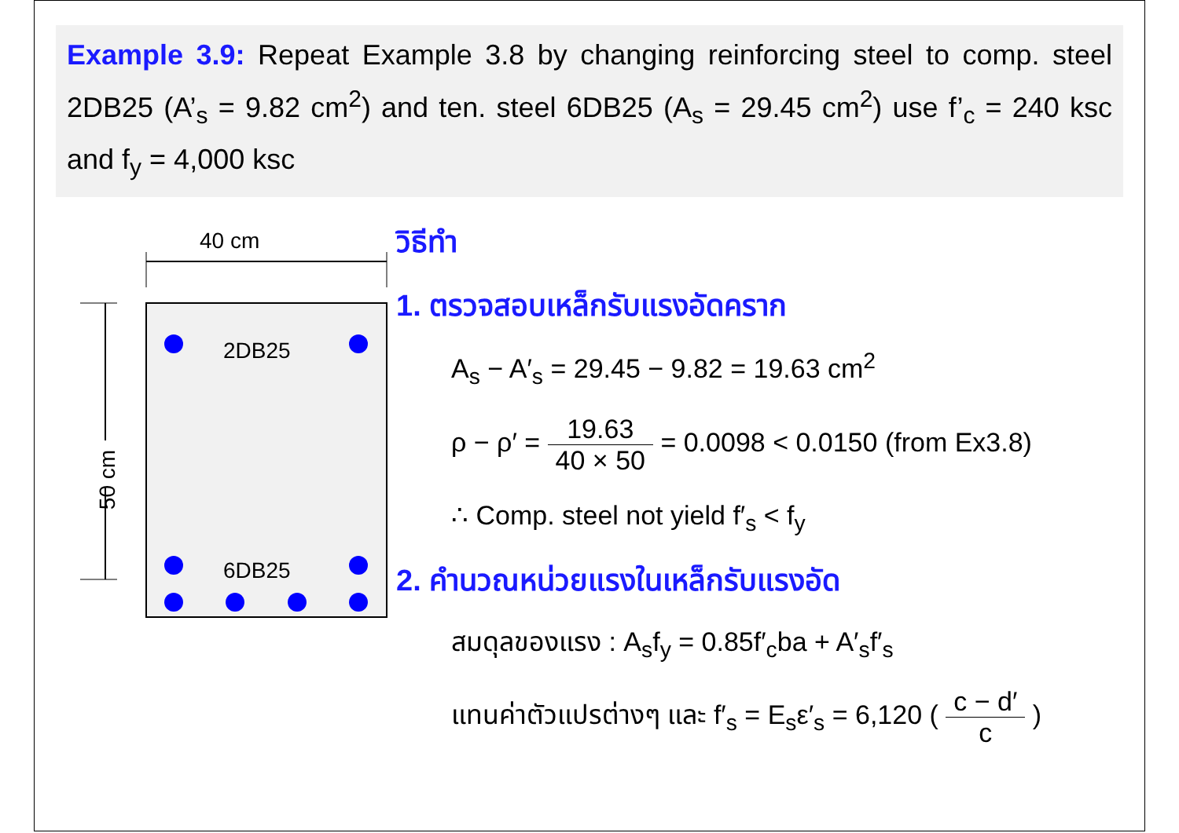Example 3.9: Repeat Example 3.8 by changing reinforcing steel to comp. steel 2DB25 (A’<sub>s</sub> = 9.82 cm<sup>2</sup>) and ten. steel 6DB25 (A<sub>s</sub> = 29.45 cm<sup>2</sup>) use f’<sub>c</sub> = 240 ksc and f<sub>y</sub> = 4,000 ksc
40 cm
50 cm
2DB25
6DB25
วิธีทำ
1. ตรวจสอบเหล็กรับแรงอัดคราก
A<sub>s</sub> − A′<sub>s</sub> = 29.45 − 9.82 = 19.63 cm<sup>2</sup>
ρ − ρ′ = 19.63 40 × 50 = 0.0098 < 0.0150 (from Ex3.8)
∴ Comp. steel not yield f′<sub>s</sub> < f<sub>y</sub>
2. คำนวณหน่วยแรงในเหล็กรับแรงอัด
สมดุลของแรง : A<sub>s</sub>f<sub>y</sub> = 0.85f′<sub>c</sub>ba + A′<sub>s</sub>f′<sub>s</sub>
แทนค่าตัวแปรต่างๆ และ f′<sub>s</sub> = E<sub>s</sub>ε′<sub>s</sub> = 6,120 ( c − d′ c )